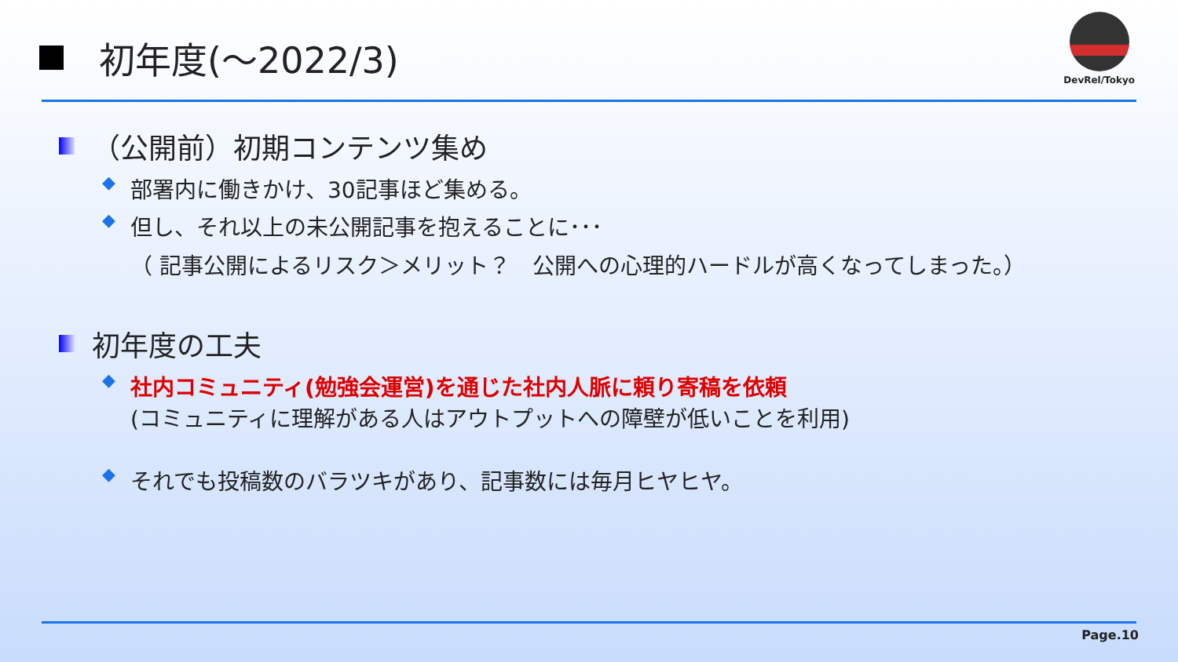初年度(～2022/3)
DevRel/Tokyo
（公開前）初期コンテンツ集め
◆ 部署内に働きかけ、30記事ほど集める。
◆ 但し、それ以上の未公開記事を抱えることに･･･
（ 記事公開によるリスク＞メリット？　公開への心理的ハードルが高くなってしまった。）
初年度の工夫
◆ 社内コミュニティ(勉強会運営)を通じた社内人脈に頼り寄稿を依頼
(コミュニティに理解がある人はアウトプットへの障壁が低いことを利用)
◆ それでも投稿数のバラツキがあり、記事数には毎月ヒヤヒヤ。
Page.10